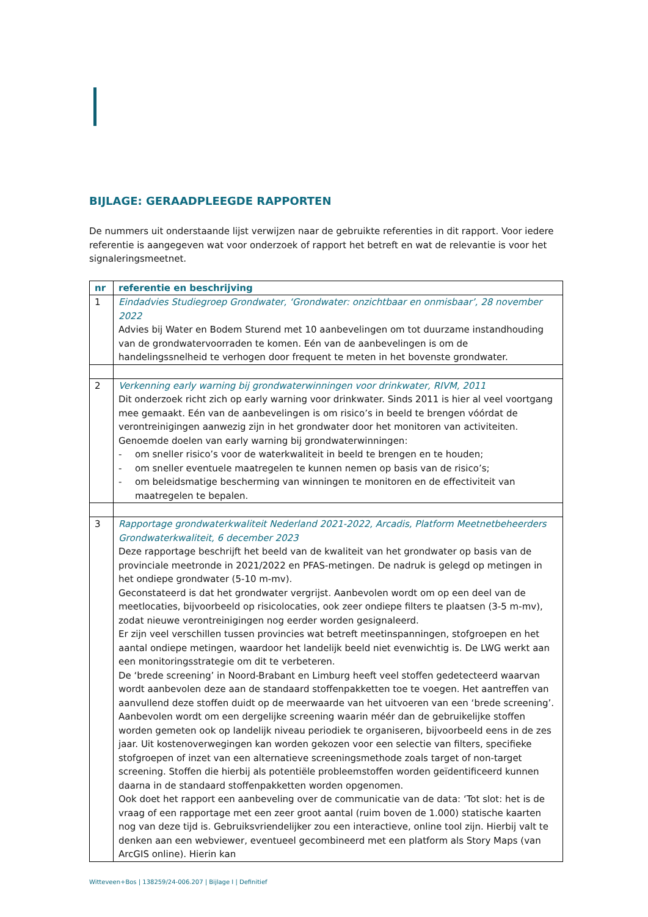BIJLAGE: GERAADPLEEGDE RAPPORTEN
De nummers uit onderstaande lijst verwijzen naar de gebruikte referenties in dit rapport. Voor iedere referentie is aangegeven wat voor onderzoek of rapport het betreft en wat de relevantie is voor het signaleringsmeetnet.
| nr | referentie en beschrijving |
| --- | --- |
| 1 | Eindadvies Studiegroep Grondwater, ‘Grondwater: onzichtbaar en onmisbaar’, 28 november 2022 Advies bij Water en Bodem Sturend met 10 aanbevelingen om tot duurzame instandhouding van de grondwatervoorraden te komen. Eén van de aanbevelingen is om de handelingssnelheid te verhogen door frequent te meten in het bovenste grondwater. |
| 2 | Verkenning early warning bij grondwaterwinningen voor drinkwater, RIVM, 2011 Dit onderzoek richt zich op early warning voor drinkwater. Sinds 2011 is hier al veel voortgang mee gemaakt. Eén van de aanbevelingen is om risico’s in beeld te brengen vóórdat de verontreinigingen aanwezig zijn in het grondwater door het monitoren van activiteiten. Genoemde doelen van early warning bij grondwaterwinningen: - om sneller risico’s voor de waterkwaliteit in beeld te brengen en te houden; - om sneller eventuele maatregelen te kunnen nemen op basis van de risico’s; - om beleidsmatige bescherming van winningen te monitoren en de effectiviteit van maatregelen te bepalen. |
| 3 | Rapportage grondwaterkwaliteit Nederland 2021-2022, Arcadis, Platform Meetnetbeheerders Grondwaterkwaliteit, 6 december 2023 Deze rapportage beschrijft het beeld van de kwaliteit van het grondwater op basis van de provinciale meetronde in 2021/2022 en PFAS-metingen. De nadruk is gelegd op metingen in het ondiepe grondwater (5-10 m-mv). Geconstateerd is dat het grondwater vergrijst. Aanbevolen wordt om op een deel van de meetlocaties, bijvoorbeeld op risicolocaties, ook zeer ondiepe filters te plaatsen (3-5 m-mv), zodat nieuwe verontreinigingen nog eerder worden gesignaleerd. Er zijn veel verschillen tussen provincies wat betreft meetinspanningen, stofgroepen en het aantal ondiepe metingen, waardoor het landelijk beeld niet evenwichtig is. De LWG werkt aan een monitoringsstrategie om dit te verbeteren. De ‘brede screening’ in Noord-Brabant en Limburg heeft veel stoffen gedetecteerd waarvan wordt aanbevolen deze aan de standaard stoffenpakketten toe te voegen. Het aantreffen van aanvullend deze stoffen duidt op de meerwaarde van het uitvoeren van een ‘brede screening’. Aanbevolen wordt om een dergelijke screening waarin méér dan de gebruikelijke stoffen worden gemeten ook op landelijk niveau periodiek te organiseren, bijvoorbeeld eens in de zes jaar. Uit kostenoverwegingen kan worden gekozen voor een selectie van filters, specifieke stofgroepen of inzet van een alternatieve screeningsmethode zoals target of non-target screening. Stoffen die hierbij als potentiële probleemstoffen worden geïdentificeerd kunnen daarna in de standaard stoffenpakketten worden opgenomen. Ook doet het rapport een aanbeveling over de communicatie van de data: ‘Tot slot: het is de vraag of een rapportage met een zeer groot aantal (ruim boven de 1.000) statische kaarten nog van deze tijd is. Gebruiksvriendelijker zou een interactieve, online tool zijn. Hierbij valt te denken aan een webviewer, eventueel gecombineerd met een platform als Story Maps (van ArcGIS online). Hierin kan |
Witteveen+Bos | 138259/24-006.207 | Bijlage I | Definitief